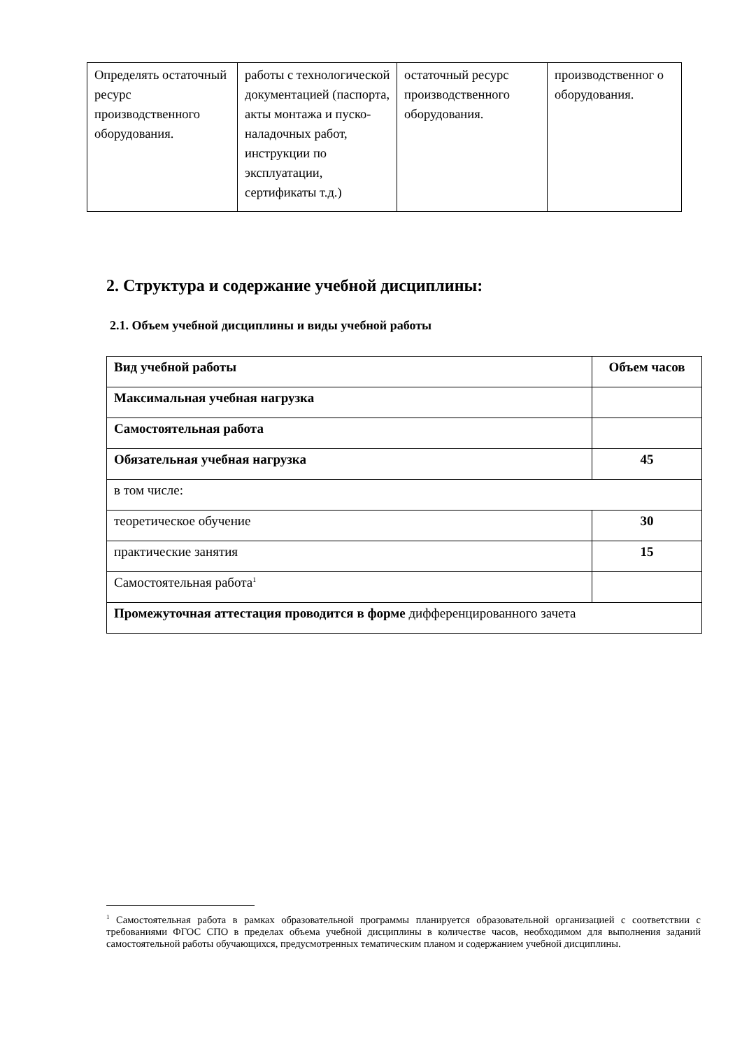| Определять остаточный ресурс производственного оборудования. | работы с технологической документацией (паспорта, акты монтажа и пуско-наладочных работ, инструкции по эксплуатации, сертификаты т.д.) | остаточный ресурс производственного оборудования. | производственног о оборудования. |
2. Структура и содержание учебной дисциплины:
2.1. Объем учебной дисциплины и виды учебной работы
| Вид учебной работы | Объем часов |
| Максимальная учебная нагрузка | |
| Самостоятельная работа | |
| Обязательная учебная нагрузка | 45 |
| в том числе: | |
| теоретическое обучение | 30 |
| практические занятия | 15 |
| Самостоятельная работа<sup>1</sup> | |
| Промежуточная аттестация проводится в форме дифференцированного зачета | |
<sup>1</sup> Самостоятельная работа в рамках образовательной программы планируется образовательной организацией с соответствии с требованиями ФГОС СПО в пределах объема учебной дисциплины в количестве часов, необходимом для выполнения заданий самостоятельной работы обучающихся, предусмотренных тематическим планом и содержанием учебной дисциплины.